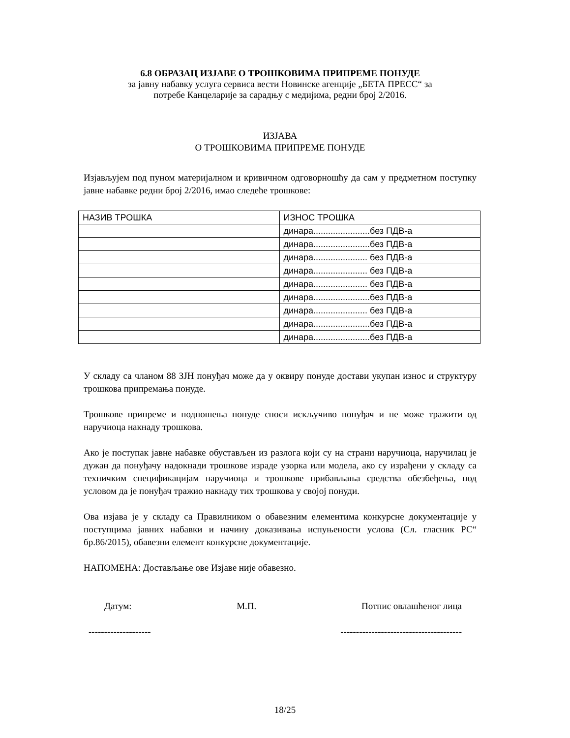6.8 ОБРАЗАЦ ИЗЈАВЕ О ТРОШКОВИМА ПРИПРЕМЕ ПОНУДЕ
за јавну набавку услуга сервиса вести Новинске агенције „БЕТА ПРЕСС“ за
потребе Канцеларије за сарадњу с медијима, редни број 2/2016.
ИЗЈАВА
О ТРОШКОВИМА ПРИПРЕМЕ ПОНУДЕ
Изјављујем под пуном материјалном и кривичном одговорношћу да сам у предметном поступку јавне набавке редни број 2/2016, имао следеће трошкове:
| НАЗИВ ТРОШКА | ИЗНОС ТРОШКА |
| | динара.......................без ПДВ-а |
| | динара.......................без ПДВ-а |
| | динара...................... без ПДВ-а |
| | динара...................... без ПДВ-а |
| | динара...................... без ПДВ-а |
| | динара.......................без ПДВ-а |
| | динара...................... без ПДВ-а |
| | динара.......................без ПДВ-а |
| | динара.......................без ПДВ-а |
У складу са чланом 88 ЗЈН понуђач може да у оквиру понуде достави укупан износ и структуру трошкова припремања понуде.
Трошкове припреме и подношења понуде сноси искључиво понуђач и не може тражити од наручиоца накнаду трошкова.
Ако је поступак јавне набавке обустављен из разлога који су на страни наручиоца, наручилац је дужан да понуђачу надокнади трошкове израде узорка или модела, ако су израђени у складу са техничким спецификацијам наручиоца и трошкове прибављања средства обезбеђења, под условом да је понуђач тражио накнаду тих трошкова у својој понуди.
Ова изјава је у складу са Правилником о обавезним елементима конкурсне документације у поступцима јавних набавки и начину доказивања испуњености услова (Сл. гласник РС“ бр.86/2015), обавезни елемент конкурсне документације.
НАПОМЕНА: Достављање ове Изјаве није обавезно.
Датум: М.П. Потпис овлашћеног лица
-------------------- ---------------------------------------
18/25